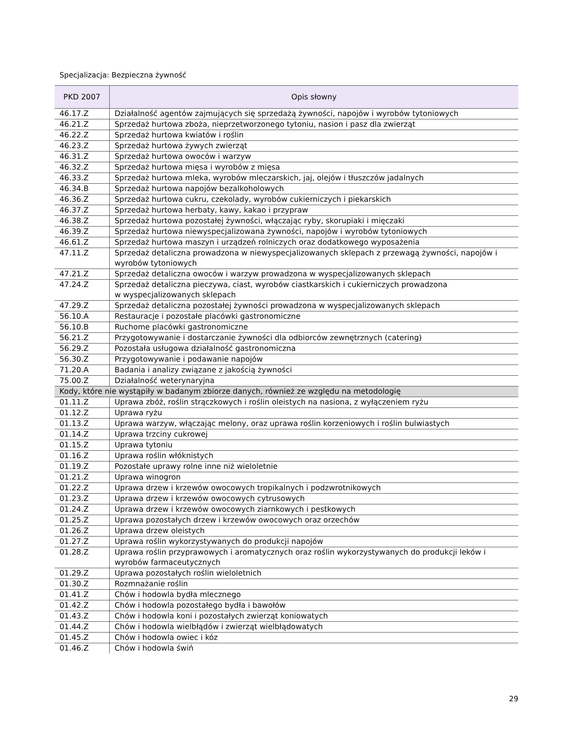Specjalizacja: Bezpieczna żywność
| PKD 2007 | Opis słowny |
| --- | --- |
| 46.17.Z | Działalność agentów zajmujących się sprzedażą żywności, napojów i wyrobów tytoniowych |
| 46.21.Z | Sprzedaż hurtowa zboża, nieprzetworzonego tytoniu, nasion i pasz dla zwierząt |
| 46.22.Z | Sprzedaż hurtowa kwiatów i roślin |
| 46.23.Z | Sprzedaż hurtowa żywych zwierząt |
| 46.31.Z | Sprzedaż hurtowa owoców i warzyw |
| 46.32.Z | Sprzedaż hurtowa mięsa i wyrobów z mięsa |
| 46.33.Z | Sprzedaż hurtowa mleka, wyrobów mleczarskich, jaj, olejów i tłuszczów jadalnych |
| 46.34.B | Sprzedaż hurtowa napojów bezalkoholowych |
| 46.36.Z | Sprzedaż hurtowa cukru, czekolady, wyrobów cukierniczych i piekarskich |
| 46.37.Z | Sprzedaż hurtowa herbaty, kawy, kakao i przypraw |
| 46.38.Z | Sprzedaż hurtowa pozostałej żywności, włączając ryby, skorupiaki i mięczaki |
| 46.39.Z | Sprzedaż hurtowa niewyspecjalizowana żywności, napojów i wyrobów tytoniowych |
| 46.61.Z | Sprzedaż hurtowa maszyn i urządzeń rolniczych oraz dodatkowego wyposażenia |
| 47.11.Z | Sprzedaż detaliczna prowadzona w niewyspecjalizowanych sklepach z przewagą żywności, napojów i wyrobów tytoniowych |
| 47.21.Z | Sprzedaż detaliczna owoców i warzyw prowadzona w wyspecjalizowanych sklepach |
| 47.24.Z | Sprzedaż detaliczna pieczywa, ciast, wyrobów ciastkarskich i cukierniczych prowadzona w wyspecjalizowanych sklepach |
| 47.29.Z | Sprzedaż detaliczna pozostałej żywności prowadzona w wyspecjalizowanych sklepach |
| 56.10.A | Restauracje i pozostałe placówki gastronomiczne |
| 56.10.B | Ruchome placówki gastronomiczne |
| 56.21.Z | Przygotowywanie i dostarczanie żywności dla odbiorców zewnętrznych (catering) |
| 56.29.Z | Pozostała usługowa działalność gastronomiczna |
| 56.30.Z | Przygotowywanie i podawanie napojów |
| 71.20.A | Badania i analizy związane z jakością żywności |
| 75.00.Z | Działalność weterynaryjna |
| Kody, które nie wystąpiły w badanym zbiorze danych, również ze względu na metodologię | |
| 01.11.Z | Uprawa zbóż, roślin strączkowych i roślin oleistych na nasiona, z wyłączeniem ryżu |
| 01.12.Z | Uprawa ryżu |
| 01.13.Z | Uprawa warzyw, włączając melony, oraz uprawa roślin korzeniowych i roślin bulwiastych |
| 01.14.Z | Uprawa trzciny cukrowej |
| 01.15.Z | Uprawa tytoniu |
| 01.16.Z | Uprawa roślin włóknistych |
| 01.19.Z | Pozostałe uprawy rolne inne niż wieloletnie |
| 01.21.Z | Uprawa winogron |
| 01.22.Z | Uprawa drzew i krzewów owocowych tropikalnych i podzwrotnikowych |
| 01.23.Z | Uprawa drzew i krzewów owocowych cytrusowych |
| 01.24.Z | Uprawa drzew i krzewów owocowych ziarnkowych i pestkowych |
| 01.25.Z | Uprawa pozostałych drzew i krzewów owocowych oraz orzechów |
| 01.26.Z | Uprawa drzew oleistych |
| 01.27.Z | Uprawa roślin wykorzystywanych do produkcji napojów |
| 01.28.Z | Uprawa roślin przyprawowych i aromatycznych oraz roślin wykorzystywanych do produkcji leków i wyrobów farmaceutycznych |
| 01.29.Z | Uprawa pozostałych roślin wieloletnich |
| 01.30.Z | Rozmnażanie roślin |
| 01.41.Z | Chów i hodowla bydła mlecznego |
| 01.42.Z | Chów i hodowla pozostałego bydła i bawołów |
| 01.43.Z | Chów i hodowla koni i pozostałych zwierząt koniowatych |
| 01.44.Z | Chów i hodowla wielbłądów i zwierząt wielbłądowatych |
| 01.45.Z | Chów i hodowla owiec i kóz |
| 01.46.Z | Chów i hodowla świń |
29